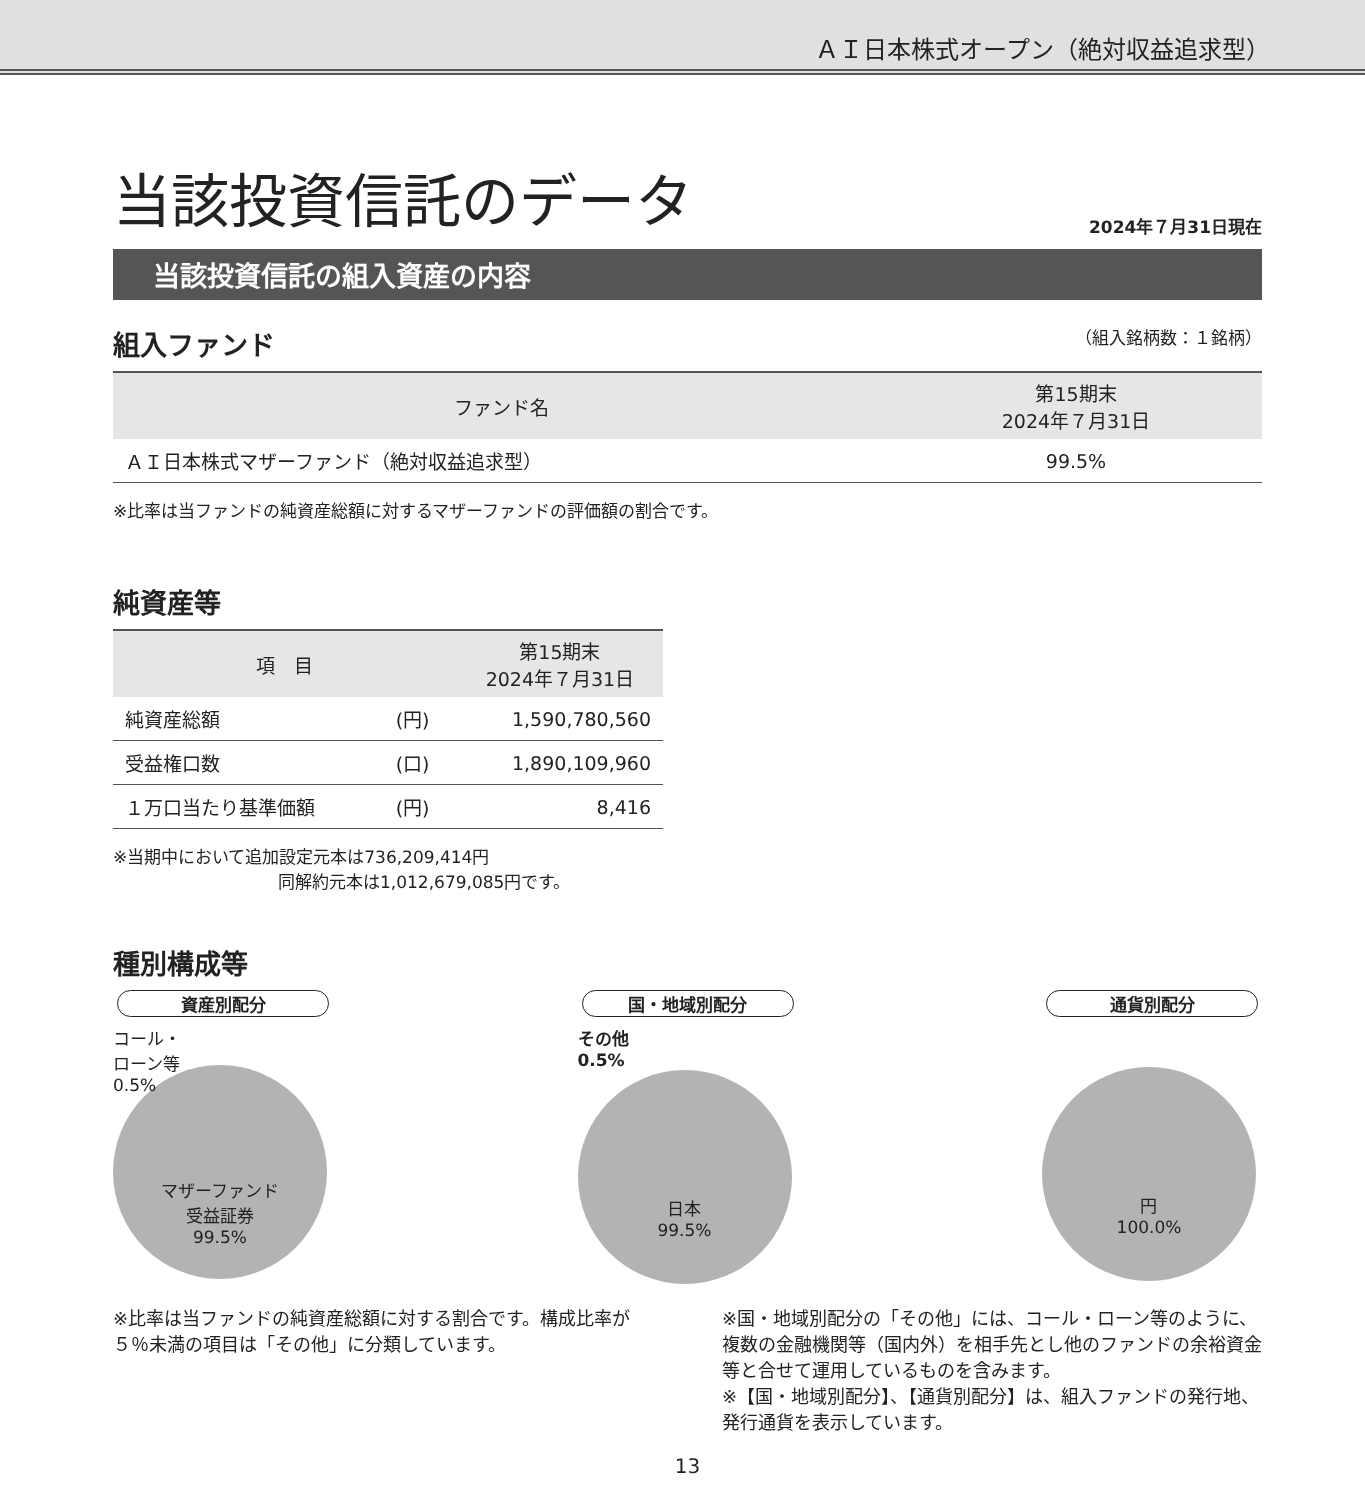ＡＩ日本株式オープン（絶対収益追求型）
当該投資信託のデータ
2024年７月31日現在
当該投資信託の組入資産の内容
組入ファンド （組入銘柄数：１銘柄）
| ファンド名 | 第15期末 2024年７月31日 |
| --- | --- |
| ＡＩ日本株式マザーファンド（絶対収益追求型） | 99.5% |
※比率は当ファンドの純資産総額に対するマザーファンドの評価額の割合です。
純資産等
| 項 目 | | 第15期末 2024年７月31日 |
| --- | --- | --- |
| 純資産総額 | (円) | 1,590,780,560 |
| 受益権口数 | (口) | 1,890,109,960 |
| １万口当たり基準価額 | (円) | 8,416 |
※当期中において追加設定元本は736,209,414円
同解約元本は1,012,679,085円です。
種別構成等
資産別配分
コール・
ローン等
0.5%
マザーファンド
受益証券
99.5%
国・地域別配分
その他
0.5%
日本
99.5%
通貨別配分
円
100.0%
※比率は当ファンドの純資産総額に対する割合です。構成比率が５％未満の項目は「その他」に分類しています。
※国・地域別配分の「その他」には、コール・ローン等のように、複数の金融機関等（国内外）を相手先とし他のファンドの余裕資金等と合せて運用しているものを含みます。
※【国・地域別配分】、【通貨別配分】は、組入ファンドの発行地、発行通貨を表示しています。
13